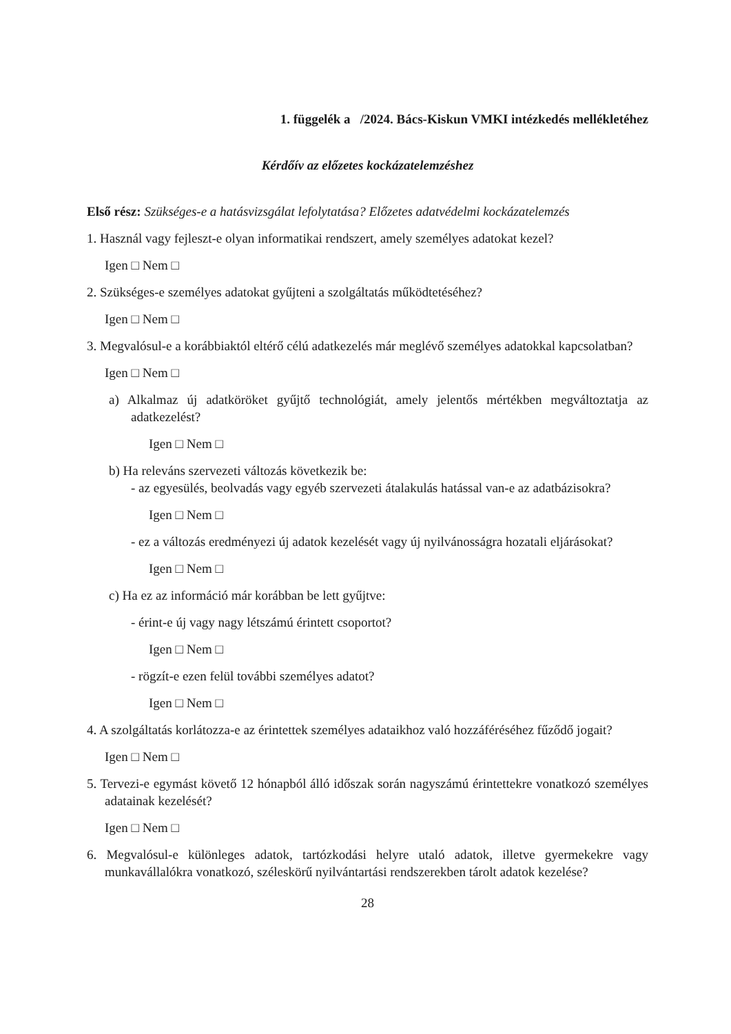1. függelék a /2024. Bács-Kiskun VMKI intézkedés mellékletéhez
Kérdőív az előzetes kockázatelemzéshez
Első rész: Szükséges-e a hatásvizsgálat lefolytatása? Előzetes adatvédelmi kockázatelemzés
1. Használ vagy fejleszt-e olyan informatikai rendszert, amely személyes adatokat kezel?
Igen □ Nem □
2. Szükséges-e személyes adatokat gyűjteni a szolgáltatás működtetéséhez?
Igen □ Nem □
3. Megvalósul-e a korábbiaktól eltérő célú adatkezelés már meglévő személyes adatokkal kapcsolatban?
Igen □ Nem □
a) Alkalmaz új adatköröket gyűjtő technológiát, amely jelentős mértékben megváltoztatja az adatkezelést?
Igen □ Nem □
b) Ha releváns szervezeti változás következik be:
- az egyesülés, beolvadás vagy egyéb szervezeti átalakulás hatással van-e az adatbázisokra?
Igen □ Nem □
- ez a változás eredményezi új adatok kezelését vagy új nyilvánosságra hozatali eljárásokat?
Igen □ Nem □
c) Ha ez az információ már korábban be lett gyűjtve:
- érint-e új vagy nagy létszámú érintett csoportot?
Igen □ Nem □
- rögzít-e ezen felül további személyes adatot?
Igen □ Nem □
4. A szolgáltatás korlátozza-e az érintettek személyes adataikhoz való hozzáféréséhez fűződő jogait?
Igen □ Nem □
5. Tervezi-e egymást követő 12 hónapból álló időszak során nagyszámú érintettekre vonatkozó személyes adatainak kezelését?
Igen □ Nem □
6. Megvalósul-e különleges adatok, tartózkodási helyre utaló adatok, illetve gyermekekre vagy munkavállalókra vonatkozó, széleskörű nyilvántartási rendszerekben tárolt adatok kezelése?
28